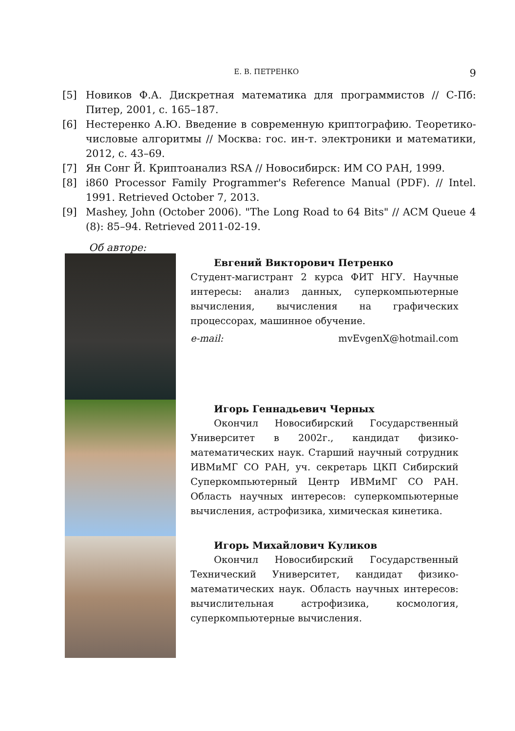Е. В. ПЕТРЕНКО 9
[5] Новиков Ф.А. Дискретная математика для программистов // С-Пб: Питер, 2001, с. 165–187.
[6] Нестеренко А.Ю. Введение в современную криптографию. Теоретико-числовые алгоритмы // Москва: гос. ин-т. электроники и математики, 2012, с. 43–69.
[7] Ян Сонг Й. Криптоанализ RSA // Новосибирск: ИМ СО РАН, 1999.
[8] i860 Processor Family Programmer's Reference Manual (PDF). // Intel. 1991. Retrieved October 7, 2013.
[9] Mashey, John (October 2006). "The Long Road to 64 Bits" // ACM Queue 4 (8): 85–94. Retrieved 2011-02-19.
Об авторе:
Евгений Викторович Петренко
Студент-магистрант 2 курса ФИТ НГУ. Научные интересы: анализ данных, суперкомпьютерные вычисления, вычисления на графических процессорах, машинное обучение.
e-mail: mvEvgenX@hotmail.com
Игорь Геннадьевич Черных
Окончил Новосибирский Государственный Университет в 2002г., кандидат физико-математических наук. Старший научный сотрудник ИВМиМГ СО РАН, уч. секретарь ЦКП Сибирский Суперкомпьютерный Центр ИВМиМГ СО РАН. Область научных интересов: суперкомпьютерные вычисления, астрофизика, химическая кинетика.
Игорь Михайлович Куликов
Окончил Новосибирский Государственный Технический Университет, кандидат физико-математических наук. Область научных интересов: вычислительная астрофизика, космология, суперкомпьютерные вычисления.